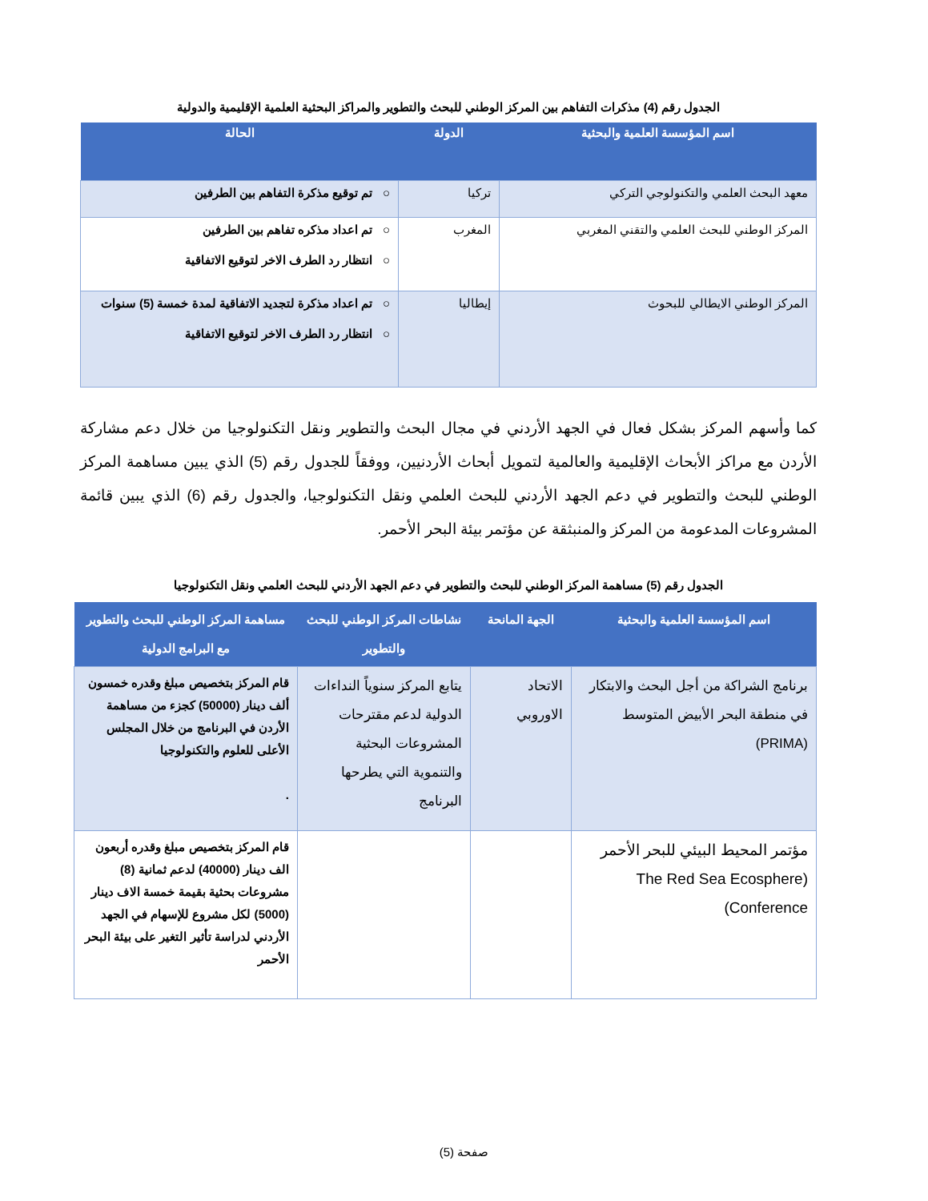الجدول رقم (4) مذكرات التفاهم بين المركز الوطني للبحث والتطوير والمراكز البحثية العلمية الإقليمية والدولية
| اسم المؤسسة العلمية والبحثية | الدولة | الحالة |
| --- | --- | --- |
| معهد البحث العلمي والتكنولوجي التركي | تركيا | ○ تم توقيع مذكرة التفاهم بين الطرفين |
| المركز الوطني للبحث العلمي والتقني المغربي | المغرب | ○ تم اعداد مذكره تفاهم بين الطرفين ○ انتظار رد الطرف الاخر لتوقيع الاتفاقية |
| المركز الوطني الايطالي للبحوث | إيطاليا | ○ تم اعداد مذكرة لتجديد الاتفاقية لمدة خمسة (5) سنوات ○ انتظار رد الطرف الاخر لتوقيع الاتفاقية |
كما وأسهم المركز بشكل فعال في الجهد الأردني في مجال البحث والتطوير ونقل التكنولوجيا من خلال دعم مشاركة الأردن مع مراكز الأبحاث الإقليمية والعالمية لتمويل أبحاث الأردنيين، ووفقاً للجدول رقم (5) الذي يبين مساهمة المركز الوطني للبحث والتطوير في دعم الجهد الأردني للبحث العلمي ونقل التكنولوجيا، والجدول رقم (6) الذي يبين قائمة المشروعات المدعومة من المركز والمنبثقة عن مؤتمر بيئة البحر الأحمر.
الجدول رقم (5) مساهمة المركز الوطني للبحث والتطوير في دعم الجهد الأردني للبحث العلمي ونقل التكنولوجيا
| اسم المؤسسة العلمية والبحثية | الجهة المانحة | نشاطات المركز الوطني للبحث والتطوير | مساهمة المركز الوطني للبحث والتطوير مع البرامج الدولية |
| --- | --- | --- | --- |
| برنامج الشراكة من أجل البحث والابتكار في منطقة البحر الأبيض المتوسط (PRIMA) | الاتحاد الاوروبي | يتابع المركز سنوياً النداءات الدولية لدعم مقترحات المشروعات البحثية والتنموية التي يطرحها البرنامج | قام المركز بتخصيص مبلغ وقدره خمسون ألف دينار (50000) كجزء من مساهمة الأردن في البرنامج من خلال المجلس الأعلى للعلوم والتكنولوجيا . |
| مؤتمر المحيط البيئي للبحر الأحمر (The Red Sea Ecosphere Conference) | | | قام المركز بتخصيص مبلغ وقدره أربعون الف دينار (40000) لدعم ثمانية (8) مشروعات بحثية بقيمة خمسة الاف دينار (5000) لكل مشروع للإسهام في الجهد الأردني لدراسة تأثير التغير على بيئة البحر الأحمر |
صفحة (5)